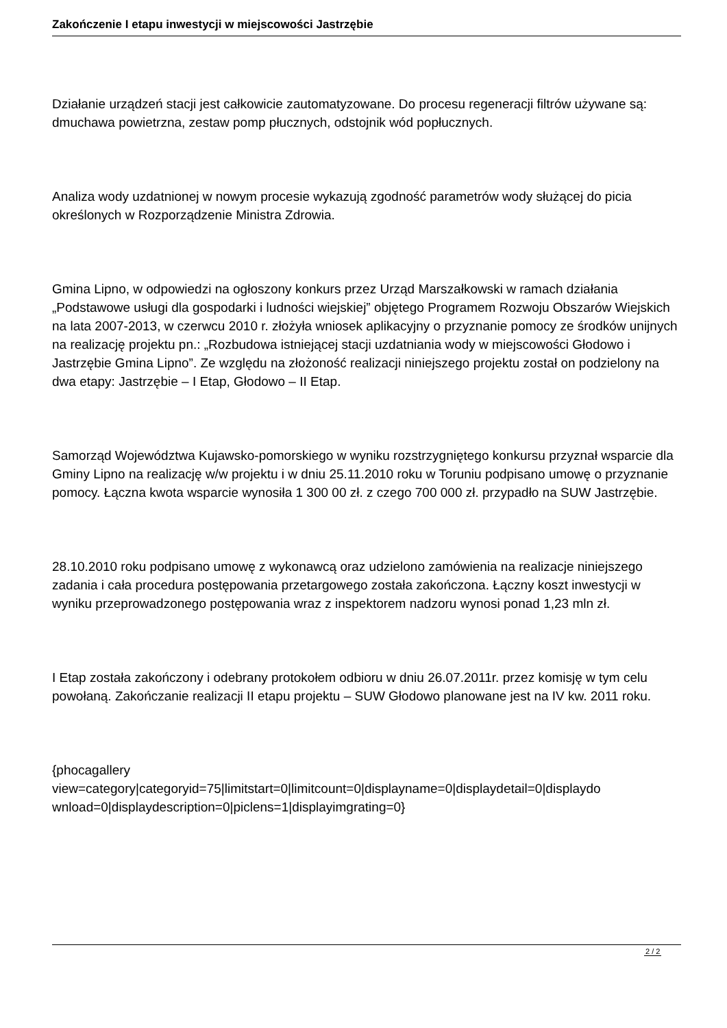Zakończenie I etapu inwestycji w miejscowości Jastrzębie
Działanie urządzeń stacji jest całkowicie zautomatyzowane. Do procesu regeneracji filtrów używane są: dmuchawa powietrzna, zestaw pomp płucznych, odstojnik wód popłucznych.
Analiza wody uzdatnionej w nowym procesie wykazują zgodność parametrów wody służącej do picia określonych w Rozporządzenie Ministra Zdrowia.
Gmina Lipno, w odpowiedzi na ogłoszony konkurs przez Urząd Marszałkowski w ramach działania „Podstawowe usługi dla gospodarki i ludności wiejskiej” objętego Programem Rozwoju Obszarów Wiejskich na lata 2007-2013, w czerwcu 2010 r. złożyła wniosek aplikacyjny o przyznanie pomocy ze środków unijnych na realizację projektu pn.: „Rozbudowa istniejącej stacji uzdatniania wody w miejscowości Głodowo i Jastrzębie Gmina Lipno”. Ze względu na złożoność realizacji niniejszego projektu został on podzielony na dwa etapy: Jastrzębie – I Etap, Głodowo – II Etap.
Samorząd Województwa Kujawsko-pomorskiego w wyniku rozstrzygniętego konkursu przyznał wsparcie dla Gminy Lipno na realizację w/w projektu i w dniu 25.11.2010 roku w Toruniu podpisano umowę o przyznanie pomocy. Łączna kwota wsparcie wynosiła 1 300 00 zł. z czego 700 000 zł. przypadło na SUW Jastrzębie.
28.10.2010 roku podpisano umowę z wykonawcą oraz udzielono zamówienia na realizacje niniejszego zadania i cała procedura postępowania przetargowego została zakończona. Łączny koszt inwestycji w wyniku przeprowadzonego postępowania wraz z inspektorem nadzoru wynosi ponad 1,23 mln zł.
I Etap została zakończony i odebrany protokołem odbioru w dniu 26.07.2011r. przez komisję w tym celu powołaną. Zakończanie realizacji II etapu projektu – SUW Głodowo planowane jest na IV kw. 2011 roku.
{phocagallery
view=category|categoryid=75|limitstart=0|limitcount=0|displayname=0|displaydetail=0|displaydo
wnload=0|displaydescription=0|piclens=1|displayimgrating=0}
2 / 2